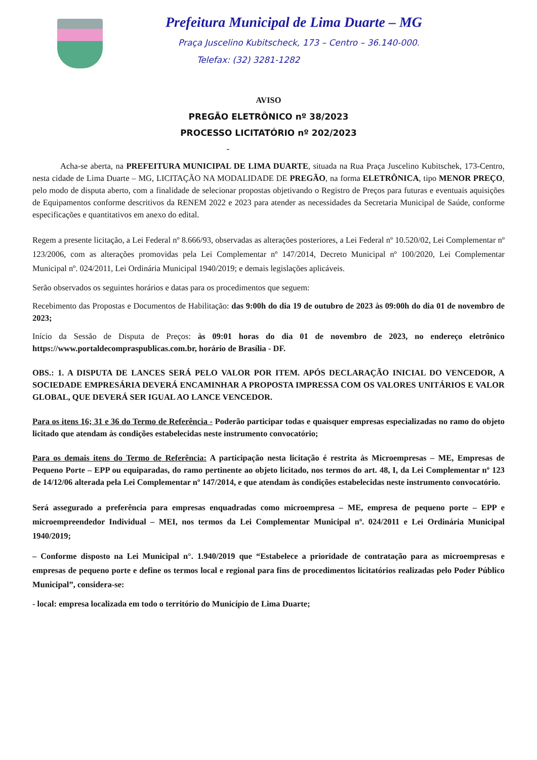Prefeitura Municipal de Lima Duarte – MG
Praça Juscelino Kubitscheck, 173 – Centro – 36.140-000.
Telefax: (32) 3281-1282
AVISO
PREGÃO ELETRÔNICO nº 38/2023
PROCESSO LICITATÓRIO nº 202/2023
-
Acha-se aberta, na PREFEITURA MUNICIPAL DE LIMA DUARTE, situada na Rua Praça Juscelino Kubitschek, 173-Centro, nesta cidade de Lima Duarte – MG, LICITAÇÃO NA MODALIDADE DE PREGÃO, na forma ELETRÔNICA, tipo MENOR PREÇO, pelo modo de disputa aberto, com a finalidade de selecionar propostas objetivando o Registro de Preços para futuras e eventuais aquisições de Equipamentos conforme descritivos da RENEM 2022 e 2023 para atender as necessidades da Secretaria Municipal de Saúde, conforme especificações e quantitativos em anexo do edital.
Regem a presente licitação, a Lei Federal nº 8.666/93, observadas as alterações posteriores, a Lei Federal nº 10.520/02, Lei Complementar nº 123/2006, com as alterações promovidas pela Lei Complementar nº 147/2014, Decreto Municipal nº 100/2020, Lei Complementar Municipal nº. 024/2011, Lei Ordinária Municipal 1940/2019; e demais legislações aplicáveis.
Serão observados os seguintes horários e datas para os procedimentos que seguem:
Recebimento das Propostas e Documentos de Habilitação: das 9:00h do dia 19 de outubro de 2023 às 09:00h do dia 01 de novembro de 2023;
Início da Sessão de Disputa de Preços: às 09:01 horas do dia 01 de novembro de 2023, no endereço eletrônico https://www.portaldecompraspublicas.com.br, horário de Brasília - DF.
OBS.: 1. A DISPUTA DE LANCES SERÁ PELO VALOR POR ITEM. APÓS DECLARAÇÃO INICIAL DO VENCEDOR, A SOCIEDADE EMPRESÁRIA DEVERÁ ENCAMINHAR A PROPOSTA IMPRESSA COM OS VALORES UNITÁRIOS E VALOR GLOBAL, QUE DEVERÁ SER IGUAL AO LANCE VENCEDOR.
Para os itens 16; 31 e 36 do Termo de Referência - Poderão participar todas e quaisquer empresas especializadas no ramo do objeto licitado que atendam às condições estabelecidas neste instrumento convocatório;
Para os demais itens do Termo de Referência: A participação nesta licitação é restrita às Microempresas – ME, Empresas de Pequeno Porte – EPP ou equiparadas, do ramo pertinente ao objeto licitado, nos termos do art. 48, I, da Lei Complementar nº 123 de 14/12/06 alterada pela Lei Complementar nº 147/2014, e que atendam às condições estabelecidas neste instrumento convocatório.
Será assegurado a preferência para empresas enquadradas como microempresa – ME, empresa de pequeno porte – EPP e microempreendedor Individual – MEI, nos termos da Lei Complementar Municipal nº. 024/2011 e Lei Ordinária Municipal 1940/2019;
– Conforme disposto na Lei Municipal n°. 1.940/2019 que “Estabelece a prioridade de contratação para as microempresas e empresas de pequeno porte e define os termos local e regional para fins de procedimentos licitatórios realizadas pelo Poder Público Municipal”, considera-se:
- local: empresa localizada em todo o território do Município de Lima Duarte;